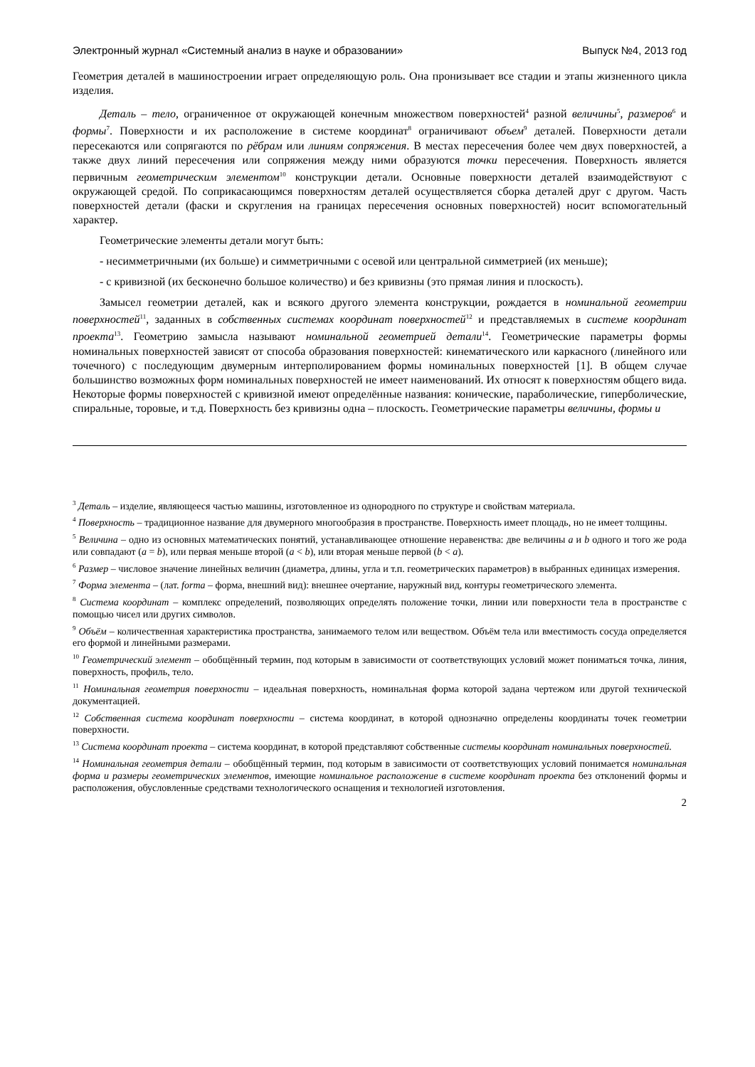Электронный журнал «Системный анализ в науке и образовании» Выпуск №4, 2013 год
Геометрия деталей в машиностроении играет определяющую роль. Она пронизывает все стадии и этапы жизненного цикла изделия.
Деталь – тело, ограниченное от окружающей конечным множеством поверхностей<sup>4</sup> разной величины<sup>5</sup>, размеров<sup>6</sup> и формы<sup>7</sup>. Поверхности и их расположение в системе координат<sup>8</sup> ограничивают объем<sup>9</sup> деталей. Поверхности детали пересекаются или сопрягаются по рёбрам или линиям сопряжения. В местах пересечения более чем двух поверхностей, а также двух линий пересечения или сопряжения между ними образуются точки пересечения. Поверхность является первичным геометрическим элементом<sup>10</sup> конструкции детали. Основные поверхности деталей взаимодействуют с окружающей средой. По соприкасающимся поверхностям деталей осуществляется сборка деталей друг с другом. Часть поверхностей детали (фаски и скругления на границах пересечения основных поверхностей) носит вспомогательный характер.
Геометрические элементы детали могут быть:
- несимметричными (их больше) и симметричными с осевой или центральной симметрией (их меньше);
- с кривизной (их бесконечно большое количество) и без кривизны (это прямая линия и плоскость).
Замысел геометрии деталей, как и всякого другого элемента конструкции, рождается в номинальной геометрии поверхностей<sup>11</sup>, заданных в собственных системах координат поверхностей<sup>12</sup> и представляемых в системе координат проекта<sup>13</sup>. Геометрию замысла называют номинальной геометрией детали<sup>14</sup>. Геометрические параметры формы номинальных поверхностей зависят от способа образования поверхностей: кинематического или каркасного (линейного или точечного) с последующим двумерным интерполированием формы номинальных поверхностей [1]. В общем случае большинство возможных форм номинальных поверхностей не имеет наименований. Их относят к поверхностям общего вида. Некоторые формы поверхностей с кривизной имеют определённые названия: конические, параболические, гиперболические, спиральные, торовые, и т.д. Поверхность без кривизны одна – плоскость. Геометрические параметры величины, формы и
<sup>3</sup> Деталь – изделие, являющееся частью машины, изготовленное из однородного по структуре и свойствам материала.
<sup>4</sup> Поверхность – традиционное название для двумерного многообразия в пространстве. Поверхность имеет площадь, но не имеет толщины.
<sup>5</sup> Величина – одно из основных математических понятий, устанавливающее отношение неравенства: две величины a и b одного и того же рода или совпадают (a = b), или первая меньше второй (a < b), или вторая меньше первой (b < a).
<sup>6</sup> Размер – числовое значение линейных величин (диаметра, длины, угла и т.п. геометрических параметров) в выбранных единицах измерения.
<sup>7</sup> Форма элемента – (лат. forma – форма, внешний вид): внешнее очертание, наружный вид, контуры геометрического элемента.
<sup>8</sup> Система координат – комплекс определений, позволяющих определять положение точки, линии или поверхности тела в пространстве с помощью чисел или других символов.
<sup>9</sup> Объём – количественная характеристика пространства, занимаемого телом или веществом. Объём тела или вместимость сосуда определяется его формой и линейными размерами.
<sup>10</sup> Геометрический элемент – обобщённый термин, под которым в зависимости от соответствующих условий может пониматься точка, линия, поверхность, профиль, тело.
<sup>11</sup> Номинальная геометрия поверхности – идеальная поверхность, номинальная форма которой задана чертежом или другой технической документацией.
<sup>12</sup> Собственная система координат поверхности – система координат, в которой однозначно определены координаты точек геометрии поверхности.
<sup>13</sup> Система координат проекта – система координат, в которой представляют собственные системы координат номинальных поверхностей.
<sup>14</sup> Номинальная геометрия детали – обобщённый термин, под которым в зависимости от соответствующих условий понимается номинальная форма и размеры геометрических элементов, имеющие номинальное расположение в системе координат проекта без отклонений формы и расположения, обусловленные средствами технологического оснащения и технологией изготовления.
2